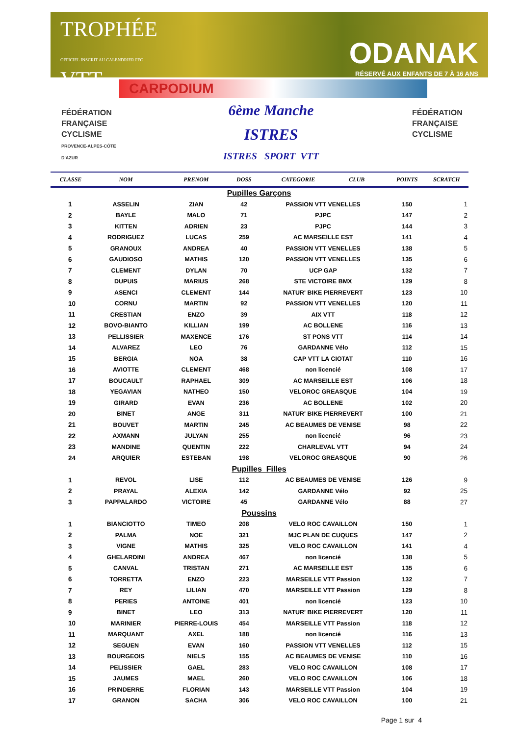TROPHÉE
OFFICIEL INSCRIT AU CALENDRIER FFC
VTT
ODANAK
RÉSERVÉ AUX ENFANTS DE 7 À 16 ANS
CARPODIUM
FÉDÉRATION
FRANÇAISE
CYCLISME
PROVENCE-ALPES-CÔTE D'AZUR
6ème Manche
ISTRES
ISTRES SPORT VTT
FÉDÉRATION
FRANÇAISE
CYCLISME
| CLASSE | NOM | PRENOM | DOSS | CATEGORIE CLUB | POINTS | SCRATCH |
| --- | --- | --- | --- | --- | --- | --- |
| Pupilles Garçons | | | | | | |
| 1 | ASSELIN | ZIAN | 42 | PASSION VTT VENELLES | 150 | 1 |
| 2 | BAYLE | MALO | 71 | PJPC | 147 | 2 |
| 3 | KITTEN | ADRIEN | 23 | PJPC | 144 | 3 |
| 4 | RODRIGUEZ | LUCAS | 259 | AC MARSEILLE EST | 141 | 4 |
| 5 | GRANOUX | ANDREA | 40 | PASSION VTT VENELLES | 138 | 5 |
| 6 | GAUDIOSO | MATHIS | 120 | PASSION VTT VENELLES | 135 | 6 |
| 7 | CLEMENT | DYLAN | 70 | UCP GAP | 132 | 7 |
| 8 | DUPUIS | MARIUS | 268 | STE VICTOIRE BMX | 129 | 8 |
| 9 | ASENCI | CLEMENT | 144 | NATUR' BIKE PIERREVERT | 123 | 10 |
| 10 | CORNU | MARTIN | 92 | PASSION VTT VENELLES | 120 | 11 |
| 11 | CRESTIAN | ENZO | 39 | AIX VTT | 118 | 12 |
| 12 | BOVO-BIANTO | KILLIAN | 199 | AC BOLLENE | 116 | 13 |
| 13 | PELLISSIER | MAXENCE | 176 | ST PONS VTT | 114 | 14 |
| 14 | ALVAREZ | LEO | 76 | GARDANNE Vélo | 112 | 15 |
| 15 | BERGIA | NOA | 38 | CAP VTT LA CIOTAT | 110 | 16 |
| 16 | AVIOTTE | CLEMENT | 468 | non licencié | 108 | 17 |
| 17 | BOUCAULT | RAPHAEL | 309 | AC MARSEILLE EST | 106 | 18 |
| 18 | YEGAVIAN | NATHEO | 150 | VELOROC GREASQUE | 104 | 19 |
| 19 | GIRARD | EVAN | 236 | AC BOLLENE | 102 | 20 |
| 20 | BINET | ANGE | 311 | NATUR' BIKE PIERREVERT | 100 | 21 |
| 21 | BOUVET | MARTIN | 245 | AC BEAUMES DE VENISE | 98 | 22 |
| 22 | AXMANN | JULYAN | 255 | non licencié | 96 | 23 |
| 23 | MANDINE | QUENTIN | 222 | CHARLEVAL VTT | 94 | 24 |
| 24 | ARQUIER | ESTEBAN | 198 | VELOROC GREASQUE | 90 | 26 |
| Pupilles Filles | | | | | | |
| 1 | REVOL | LISE | 112 | AC BEAUMES DE VENISE | 126 | 9 |
| 2 | PRAYAL | ALEXIA | 142 | GARDANNE Vélo | 92 | 25 |
| 3 | PAPPALARDO | VICTOIRE | 45 | GARDANNE Vélo | 88 | 27 |
| Poussins | | | | | | |
| 1 | BIANCIOTTO | TIMEO | 208 | VELO ROC CAVAILLON | 150 | 1 |
| 2 | PALMA | NOE | 321 | MJC PLAN DE CUQUES | 147 | 2 |
| 3 | VIGNE | MATHIS | 325 | VELO ROC CAVAILLON | 141 | 4 |
| 4 | GHELARDINI | ANDREA | 467 | non licencié | 138 | 5 |
| 5 | CANVAL | TRISTAN | 271 | AC MARSEILLE EST | 135 | 6 |
| 6 | TORRETTA | ENZO | 223 | MARSEILLE VTT Passion | 132 | 7 |
| 7 | REY | LILIAN | 470 | MARSEILLE VTT Passion | 129 | 8 |
| 8 | PERIES | ANTOINE | 401 | non licencié | 123 | 10 |
| 9 | BINET | LEO | 313 | NATUR' BIKE PIERREVERT | 120 | 11 |
| 10 | MARINIER | PIERRE-LOUIS | 454 | MARSEILLE VTT Passion | 118 | 12 |
| 11 | MARQUANT | AXEL | 188 | non licencié | 116 | 13 |
| 12 | SEGUEN | EVAN | 160 | PASSION VTT VENELLES | 112 | 15 |
| 13 | BOURGEOIS | NIELS | 155 | AC BEAUMES DE VENISE | 110 | 16 |
| 14 | PELISSIER | GAEL | 283 | VELO ROC CAVAILLON | 108 | 17 |
| 15 | JAUMES | MAEL | 260 | VELO ROC CAVAILLON | 106 | 18 |
| 16 | PRINDERRE | FLORIAN | 143 | MARSEILLE VTT Passion | 104 | 19 |
| 17 | GRANON | SACHA | 306 | VELO ROC CAVAILLON | 100 | 21 |
Page 1 sur 4